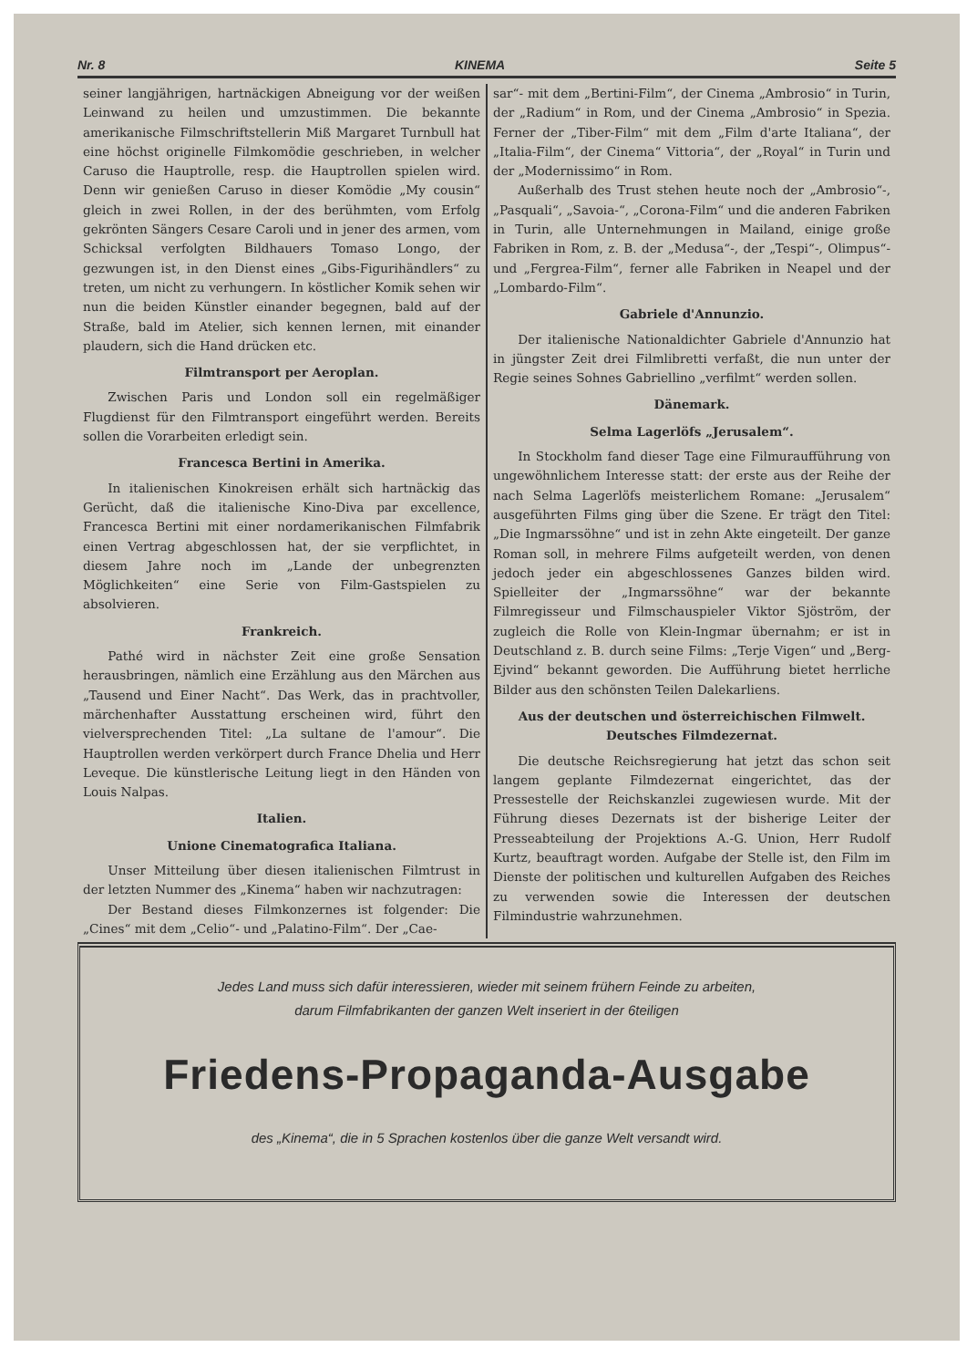Nr. 8 KINEMA Seite 5
seiner langjährigen, hartnäckigen Abneigung vor der weißen Leinwand zu heilen und umzustimmen. Die bekannte amerikanische Filmschriftstellerin Miß Margaret Turnbull hat eine höchst originelle Filmkomödie geschrieben, in welcher Caruso die Hauptrolle, resp. die Hauptrollen spielen wird. Denn wir genießen Caruso in dieser Komödie „My cousin“ gleich in zwei Rollen, in der des berühmten, vom Erfolg gekrönten Sängers Cesare Caroli und in jener des armen, vom Schicksal verfolgten Bildhauers Tomaso Longo, der gezwungen ist, in den Dienst eines „Gibs-Figurihändlers“ zu treten, um nicht zu verhungern. In köstlicher Komik sehen wir nun die beiden Künstler einander begegnen, bald auf der Straße, bald im Atelier, sich kennen lernen, mit einander plaudern, sich die Hand drücken etc.
Filmtransport per Aeroplan.
Zwischen Paris und London soll ein regelmäßiger Flugdienst für den Filmtransport eingeführt werden. Bereits sollen die Vorarbeiten erledigt sein.
Francesca Bertini in Amerika.
In italienischen Kinokreisen erhält sich hartnäckig das Gerücht, daß die italienische Kino-Diva par excellence, Francesca Bertini mit einer nordamerikanischen Filmfabrik einen Vertrag abgeschlossen hat, der sie verpflichtet, in diesem Jahre noch im „Lande der unbegrenzten Möglichkeiten“ eine Serie von Film-Gastspielen zu absolvieren.
Frankreich.
Pathé wird in nächster Zeit eine große Sensation herausbringen, nämlich eine Erzählung aus den Märchen aus „Tausend und Einer Nacht“. Das Werk, das in prachtvoller, märchenhafter Ausstattung erscheinen wird, führt den vielversprechenden Titel: „La sultane de l'amour“. Die Hauptrollen werden verkörpert durch France Dhelia und Herr Leveque. Die künstlerische Leitung liegt in den Händen von Louis Nalpas.
Italien.
Unione Cinematografica Italiana.
Unser Mitteilung über diesen italienischen Filmtrust in der letzten Nummer des „Kinema“ haben wir nachzutragen:
Der Bestand dieses Filmkonzernes ist folgender: Die „Cines“ mit dem „Celio“- und „Palatino-Film“. Der „Cae-
sar“- mit dem „Bertini-Film“, der Cinema „Ambrosio“ in Turin, der „Radium“ in Rom, und der Cinema „Ambrosio“ in Spezia. Ferner der „Tiber-Film“ mit dem „Film d'arte Italiana“, der „Italia-Film“, der Cinema“ Vittoria“, der „Royal“ in Turin und der „Modernissimo“ in Rom.
Außerhalb des Trust stehen heute noch der „Ambrosio“-, „Pasquali“, „Savoia-“, „Corona-Film“ und die anderen Fabriken in Turin, alle Unternehmungen in Mailand, einige große Fabriken in Rom, z. B. der „Medusa“-, der „Tespi“-, Olimpus“- und „Fergrea-Film“, ferner alle Fabriken in Neapel und der „Lombardo-Film“.
Gabriele d'Annunzio.
Der italienische Nationaldichter Gabriele d'Annunzio hat in jüngster Zeit drei Filmlibretti verfaßt, die nun unter der Regie seines Sohnes Gabriellino „verfilmt“ werden sollen.
Dänemark.
Selma Lagerlöfs „Jerusalem“.
In Stockholm fand dieser Tage eine Filmuraufführung von ungewöhnlichem Interesse statt: der erste aus der Reihe der nach Selma Lagerlöfs meisterlichem Romane: „Jerusalem“ ausgeführten Films ging über die Szene. Er trägt den Titel: „Die Ingmarssöhne“ und ist in zehn Akte eingeteilt. Der ganze Roman soll, in mehrere Films aufgeteilt werden, von denen jedoch jeder ein abgeschlossenes Ganzes bilden wird. Spielleiter der „Ingmarssöhne“ war der bekannte Filmregisseur und Filmschauspieler Viktor Sjöström, der zugleich die Rolle von Klein-Ingmar übernahm; er ist in Deutschland z. B. durch seine Films: „Terje Vigen“ und „Berg-Ejvind“ bekannt geworden. Die Aufführung bietet herrliche Bilder aus den schönsten Teilen Dalekarliens.
Aus der deutschen und österreichischen Filmwelt.
Deutsches Filmdezernat.
Die deutsche Reichsregierung hat jetzt das schon seit langem geplante Filmdezernat eingerichtet, das der Pressestelle der Reichskanzlei zugewiesen wurde. Mit der Führung dieses Dezernats ist der bisherige Leiter der Presseabteilung der Projektions A.-G. Union, Herr Rudolf Kurtz, beauftragt worden. Aufgabe der Stelle ist, den Film im Dienste der politischen und kulturellen Aufgaben des Reiches zu verwenden sowie die Interessen der deutschen Filmindustrie wahrzunehmen.
Jedes Land muss sich dafür interessieren, wieder mit seinem frühern Feinde zu arbeiten,
darum Filmfabrikanten der ganzen Welt inseriert in der 6teiligen
Friedens-Propaganda-Ausgabe
des „Kinema“, die in 5 Sprachen kostenlos über die ganze Welt versandt wird.